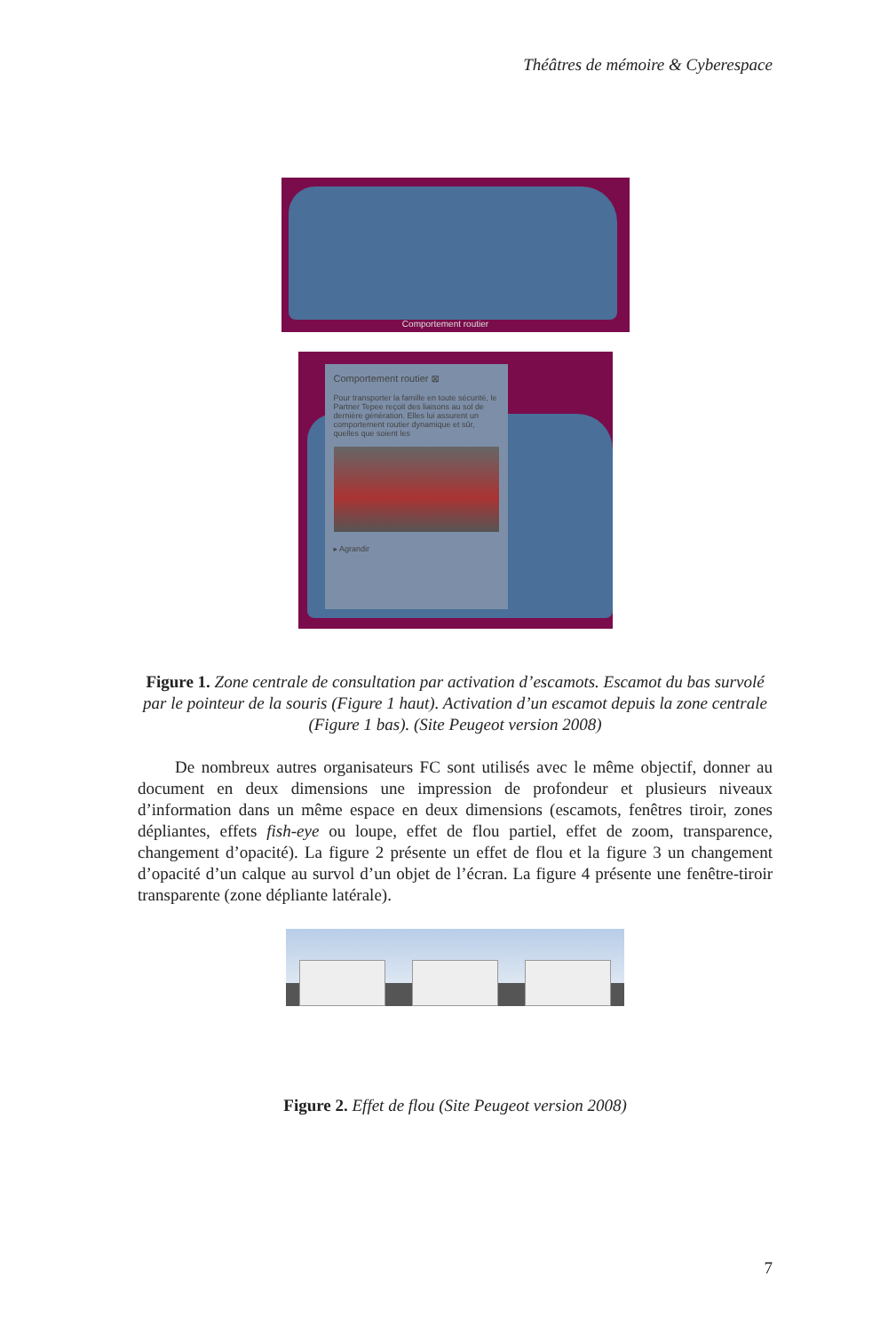Théâtres de mémoire & Cyberespace
Comportement routier
Comportement routier ⊠
Pour transporter la famille en toute sécurité, le Partner Tepee reçoit des liaisons au sol de dernière génération. Elles lui assurent un comportement routier dynamique et sûr, quelles que soient les
▸ Agrandir
Figure 1. Zone centrale de consultation par activation d’escamots. Escamot du bas survolé par le pointeur de la souris (Figure 1 haut). Activation d’un escamot depuis la zone centrale (Figure 1 bas). (Site Peugeot version 2008)
De nombreux autres organisateurs FC sont utilisés avec le même objectif, donner au document en deux dimensions une impression de profondeur et plusieurs niveaux d’information dans un même espace en deux dimensions (escamots, fenêtres tiroir, zones dépliantes, effets fish-eye ou loupe, effet de flou partiel, effet de zoom, transparence, changement d’opacité). La figure 2 présente un effet de flou et la figure 3 un changement d’opacité d’un calque au survol d’un objet de l’écran. La figure 4 présente une fenêtre-tiroir transparente (zone dépliante latérale).
Figure 2. Effet de flou (Site Peugeot version 2008)
7